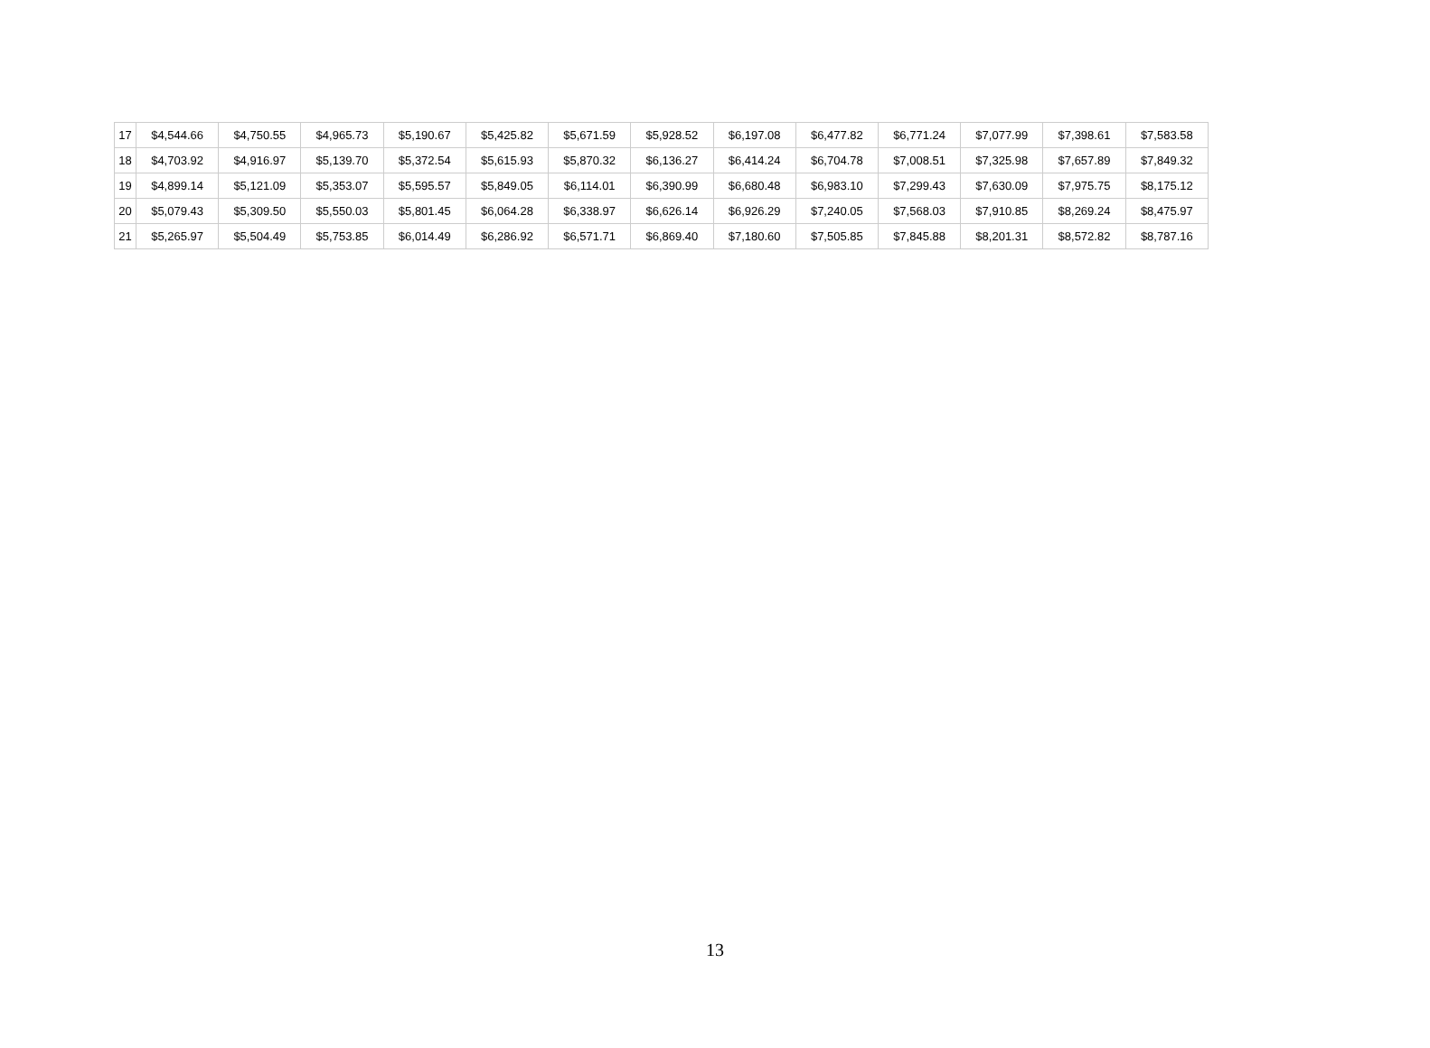| 17 | $4,544.66 | $4,750.55 | $4,965.73 | $5,190.67 | $5,425.82 | $5,671.59 | $5,928.52 | $6,197.08 | $6,477.82 | $6,771.24 | $7,077.99 | $7,398.61 | $7,583.58 |
| 18 | $4,703.92 | $4,916.97 | $5,139.70 | $5,372.54 | $5,615.93 | $5,870.32 | $6,136.27 | $6,414.24 | $6,704.78 | $7,008.51 | $7,325.98 | $7,657.89 | $7,849.32 |
| 19 | $4,899.14 | $5,121.09 | $5,353.07 | $5,595.57 | $5,849.05 | $6,114.01 | $6,390.99 | $6,680.48 | $6,983.10 | $7,299.43 | $7,630.09 | $7,975.75 | $8,175.12 |
| 20 | $5,079.43 | $5,309.50 | $5,550.03 | $5,801.45 | $6,064.28 | $6,338.97 | $6,626.14 | $6,926.29 | $7,240.05 | $7,568.03 | $7,910.85 | $8,269.24 | $8,475.97 |
| 21 | $5,265.97 | $5,504.49 | $5,753.85 | $6,014.49 | $6,286.92 | $6,571.71 | $6,869.40 | $7,180.60 | $7,505.85 | $7,845.88 | $8,201.31 | $8,572.82 | $8,787.16 |
13